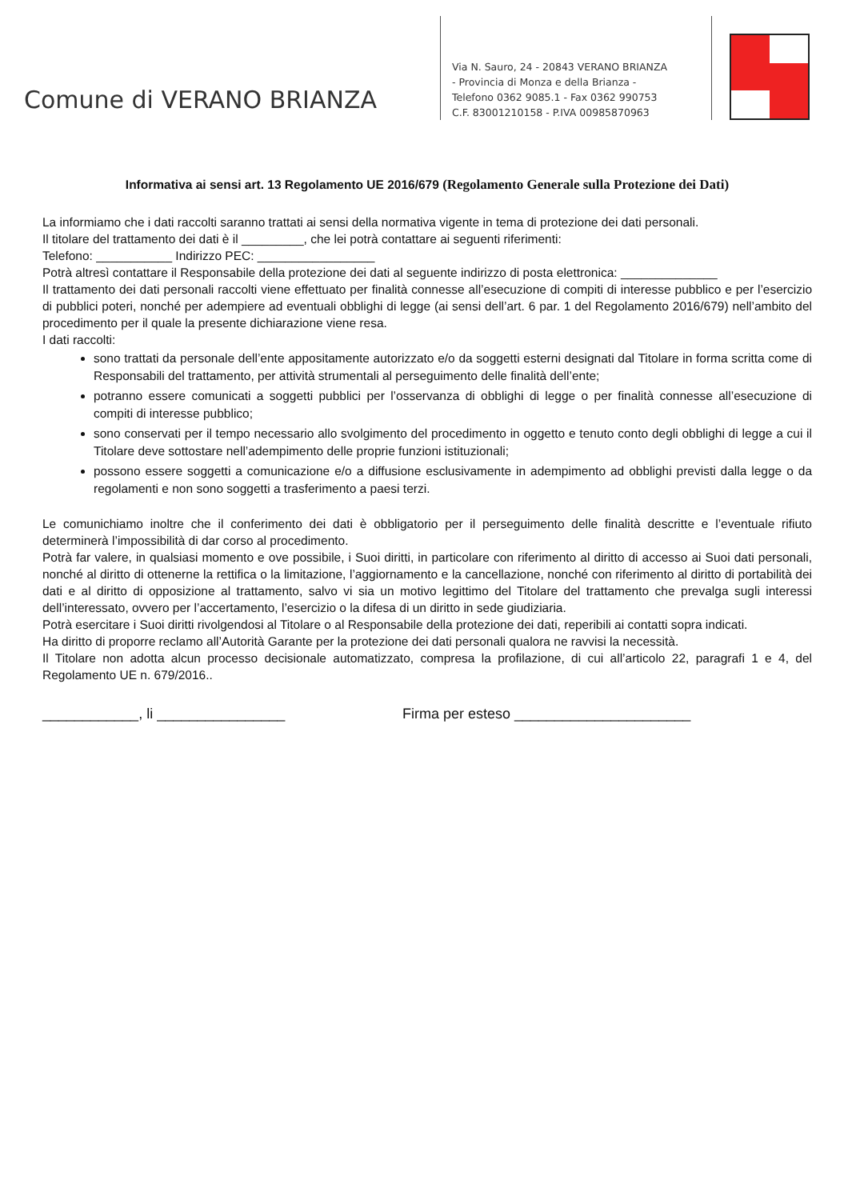Comune di VERANO BRIANZA
Via N. Sauro, 24 - 20843 VERANO BRIANZA
- Provincia di Monza e della Brianza -
Telefono 0362 9085.1 - Fax 0362 990753
C.F. 83001210158 - P.IVA 00985870963
Informativa ai sensi art. 13 Regolamento UE 2016/679 (Regolamento Generale sulla Protezione dei Dati)
La informiamo che i dati raccolti saranno trattati ai sensi della normativa vigente in tema di protezione dei dati personali.
Il titolare del trattamento dei dati è il _________, che lei potrà contattare ai seguenti riferimenti:
Telefono: ___________ Indirizzo PEC: _________________
Potrà altresì contattare il Responsabile della protezione dei dati al seguente indirizzo di posta elettronica: ______________
Il trattamento dei dati personali raccolti viene effettuato per finalità connesse all’esecuzione di compiti di interesse pubblico e per l’esercizio di pubblici poteri, nonché per adempiere ad eventuali obblighi di legge (ai sensi dell’art. 6 par. 1 del Regolamento 2016/679) nell’ambito del procedimento per il quale la presente dichiarazione viene resa.
I dati raccolti:
sono trattati da personale dell’ente appositamente autorizzato e/o da soggetti esterni designati dal Titolare in forma scritta come di Responsabili del trattamento, per attività strumentali al perseguimento delle finalità dell’ente;
potranno essere comunicati a soggetti pubblici per l’osservanza di obblighi di legge o per finalità connesse all’esecuzione di compiti di interesse pubblico;
sono conservati per il tempo necessario allo svolgimento del procedimento in oggetto e tenuto conto degli obblighi di legge a cui il Titolare deve sottostare nell’adempimento delle proprie funzioni istituzionali;
possono essere soggetti a comunicazione e/o a diffusione esclusivamente in adempimento ad obblighi previsti dalla legge o da regolamenti e non sono soggetti a trasferimento a paesi terzi.
Le comunichiamo inoltre che il conferimento dei dati è obbligatorio per il perseguimento delle finalità descritte e l’eventuale rifiuto determinerà l’impossibilità di dar corso al procedimento.
Potrà far valere, in qualsiasi momento e ove possibile, i Suoi diritti, in particolare con riferimento al diritto di accesso ai Suoi dati personali, nonché al diritto di ottenerne la rettifica o la limitazione, l’aggiornamento e la cancellazione, nonché con riferimento al diritto di portabilità dei dati e al diritto di opposizione al trattamento, salvo vi sia un motivo legittimo del Titolare del trattamento che prevalga sugli interessi dell’interessato, ovvero per l’accertamento, l’esercizio o la difesa di un diritto in sede giudiziaria.
Potrà esercitare i Suoi diritti rivolgendosi al Titolare o al Responsabile della protezione dei dati, reperibili ai contatti sopra indicati.
Ha diritto di proporre reclamo all’Autorità Garante per la protezione dei dati personali qualora ne ravvisi la necessità.
Il Titolare non adotta alcun processo decisionale automatizzato, compresa la profilazione, di cui all’articolo 22, paragrafi 1 e 4, del Regolamento UE n. 679/2016..
____________, li ________________ Firma per esteso ______________________